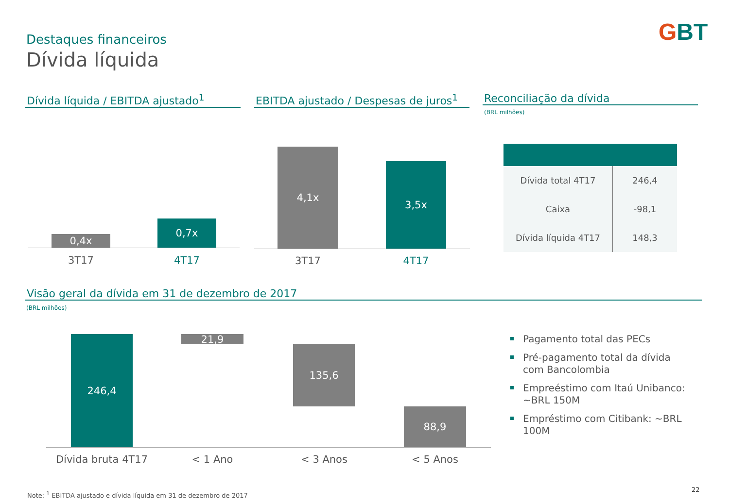Destaques financeiros
Dívida líquida
GBT
Dívida líquida / EBITDA ajustado<sup>1</sup>
EBITDA ajustado / Despesas de juros<sup>1</sup>
Reconciliação da dívida
(BRL milhões)
0,4x
0,7x
3T17 4T17
4,1x
3,5x
3T17 4T17
| Dívida total 4T17 | 246,4 |
| Caixa | -98,1 |
| Dívida líquida 4T17 | 148,3 |
Visão geral da dívida em 31 de dezembro de 2017
(BRL milhões)
246,4 21,9
135,6
88,9
Dívida bruta 4T17
< 1 Ano < 3 Anos < 5 Anos
Pagamento total das PECs
Pré-pagamento total da dívida com Bancolombia
Empreéstimo com Itaú Unibanco: ~BRL 150M
Empréstimo com Citibank: ~BRL 100M
Note: <sup>1</sup> EBITDA ajustado e dívida líquida em 31 de dezembro de 2017
22